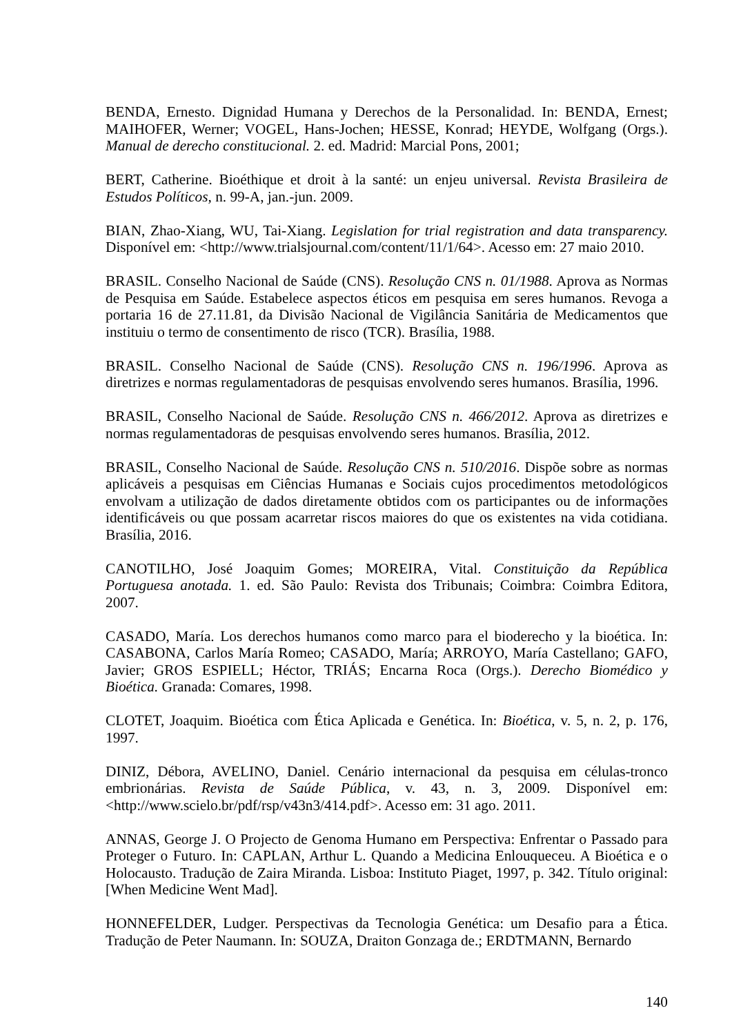BENDA, Ernesto. Dignidad Humana y Derechos de la Personalidad. In: BENDA, Ernest; MAIHOFER, Werner; VOGEL, Hans-Jochen; HESSE, Konrad; HEYDE, Wolfgang (Orgs.). Manual de derecho constitucional. 2. ed. Madrid: Marcial Pons, 2001;
BERT, Catherine. Bioéthique et droit à la santé: un enjeu universal. Revista Brasileira de Estudos Políticos, n. 99-A, jan.-jun. 2009.
BIAN, Zhao-Xiang, WU, Tai-Xiang. Legislation for trial registration and data transparency. Disponível em: <http://www.trialsjournal.com/content/11/1/64>. Acesso em: 27 maio 2010.
BRASIL. Conselho Nacional de Saúde (CNS). Resolução CNS n. 01/1988. Aprova as Normas de Pesquisa em Saúde. Estabelece aspectos éticos em pesquisa em seres humanos. Revoga a portaria 16 de 27.11.81, da Divisão Nacional de Vigilância Sanitária de Medicamentos que instituiu o termo de consentimento de risco (TCR). Brasília, 1988.
BRASIL. Conselho Nacional de Saúde (CNS). Resolução CNS n. 196/1996. Aprova as diretrizes e normas regulamentadoras de pesquisas envolvendo seres humanos. Brasília, 1996.
BRASIL, Conselho Nacional de Saúde. Resolução CNS n. 466/2012. Aprova as diretrizes e normas regulamentadoras de pesquisas envolvendo seres humanos. Brasília, 2012.
BRASIL, Conselho Nacional de Saúde. Resolução CNS n. 510/2016. Dispõe sobre as normas aplicáveis a pesquisas em Ciências Humanas e Sociais cujos procedimentos metodológicos envolvam a utilização de dados diretamente obtidos com os participantes ou de informações identificáveis ou que possam acarretar riscos maiores do que os existentes na vida cotidiana. Brasília, 2016.
CANOTILHO, José Joaquim Gomes; MOREIRA, Vital. Constituição da República Portuguesa anotada. 1. ed. São Paulo: Revista dos Tribunais; Coimbra: Coimbra Editora, 2007.
CASADO, María. Los derechos humanos como marco para el bioderecho y la bioética. In: CASABONA, Carlos María Romeo; CASADO, María; ARROYO, María Castellano; GAFO, Javier; GROS ESPIELL; Héctor, TRIÁS; Encarna Roca (Orgs.). Derecho Biomédico y Bioética. Granada: Comares, 1998.
CLOTET, Joaquim. Bioética com Ética Aplicada e Genética. In: Bioética, v. 5, n. 2, p. 176, 1997.
DINIZ, Débora, AVELINO, Daniel. Cenário internacional da pesquisa em células-tronco embrionárias. Revista de Saúde Pública, v. 43, n. 3, 2009. Disponível em: <http://www.scielo.br/pdf/rsp/v43n3/414.pdf>. Acesso em: 31 ago. 2011.
ANNAS, George J. O Projecto de Genoma Humano em Perspectiva: Enfrentar o Passado para Proteger o Futuro. In: CAPLAN, Arthur L. Quando a Medicina Enlouqueceu. A Bioética e o Holocausto. Tradução de Zaira Miranda. Lisboa: Instituto Piaget, 1997, p. 342. Título original: [When Medicine Went Mad].
HONNEFELDER, Ludger. Perspectivas da Tecnologia Genética: um Desafio para a Ética. Tradução de Peter Naumann. In: SOUZA, Draiton Gonzaga de.; ERDTMANN, Bernardo
140